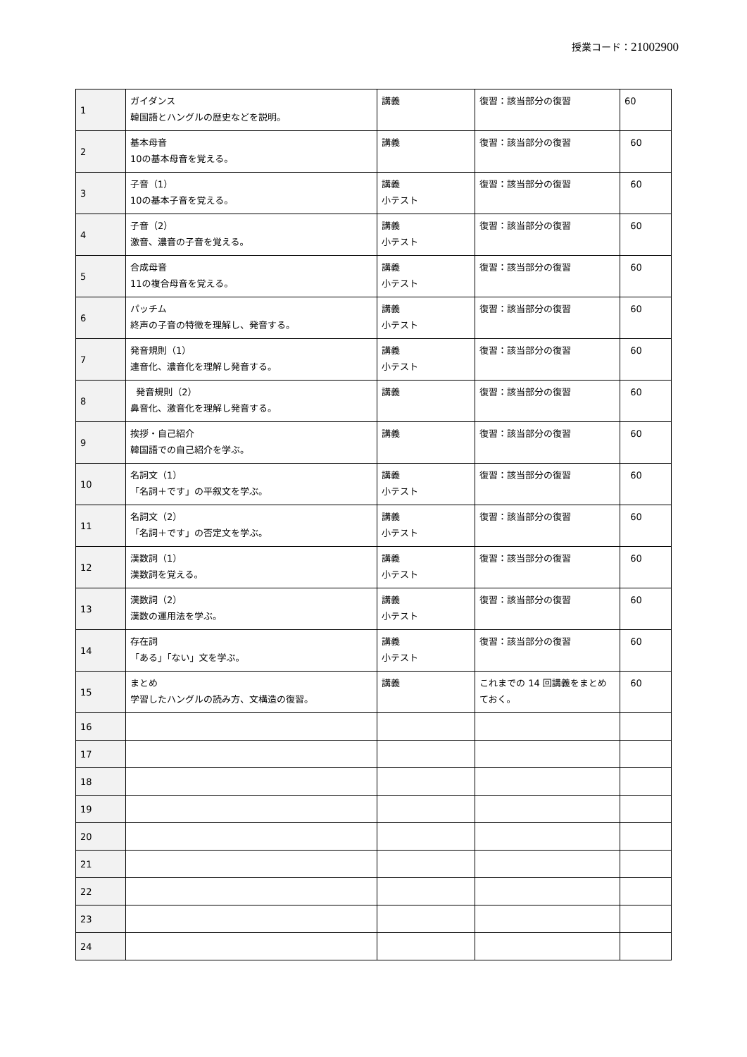授業コード：21002900
| 1 | ガイダンス 韓国語とハングルの歴史などを説明。 | 講義 | 復習：該当部分の復習 | 60 |
| 2 | 基本母音 10の基本母音を覚える。 | 講義 | 復習：該当部分の復習 | 60 |
| 3 | 子音（1） 10の基本子音を覚える。 | 講義 小テスト | 復習：該当部分の復習 | 60 |
| 4 | 子音（2） 激音、濃音の子音を覚える。 | 講義 小テスト | 復習：該当部分の復習 | 60 |
| 5 | 合成母音 11の複合母音を覚える。 | 講義 小テスト | 復習：該当部分の復習 | 60 |
| 6 | パッチム 終声の子音の特徴を理解し、発音する。 | 講義 小テスト | 復習：該当部分の復習 | 60 |
| 7 | 発音規則（1） 連音化、濃音化を理解し発音する。 | 講義 小テスト | 復習：該当部分の復習 | 60 |
| 8 | 発音規則（2） 鼻音化、激音化を理解し発音する。 | 講義 | 復習：該当部分の復習 | 60 |
| 9 | 挨拶・自己紹介 韓国語での自己紹介を学ぶ。 | 講義 | 復習：該当部分の復習 | 60 |
| 10 | 名詞文（1） 「名詞＋です」の平叙文を学ぶ。 | 講義 小テスト | 復習：該当部分の復習 | 60 |
| 11 | 名詞文（2） 「名詞＋です」の否定文を学ぶ。 | 講義 小テスト | 復習：該当部分の復習 | 60 |
| 12 | 漢数詞（1） 漢数詞を覚える。 | 講義 小テスト | 復習：該当部分の復習 | 60 |
| 13 | 漢数詞（2） 漢数の運用法を学ぶ。 | 講義 小テスト | 復習：該当部分の復習 | 60 |
| 14 | 存在詞 「ある」「ない」文を学ぶ。 | 講義 小テスト | 復習：該当部分の復習 | 60 |
| 15 | まとめ 学習したハングルの読み方、文構造の復習。 | 講義 | これまでの 14 回講義をまとめておく。 | 60 |
| 16 | | | | |
| 17 | | | | |
| 18 | | | | |
| 19 | | | | |
| 20 | | | | |
| 21 | | | | |
| 22 | | | | |
| 23 | | | | |
| 24 | | | | |